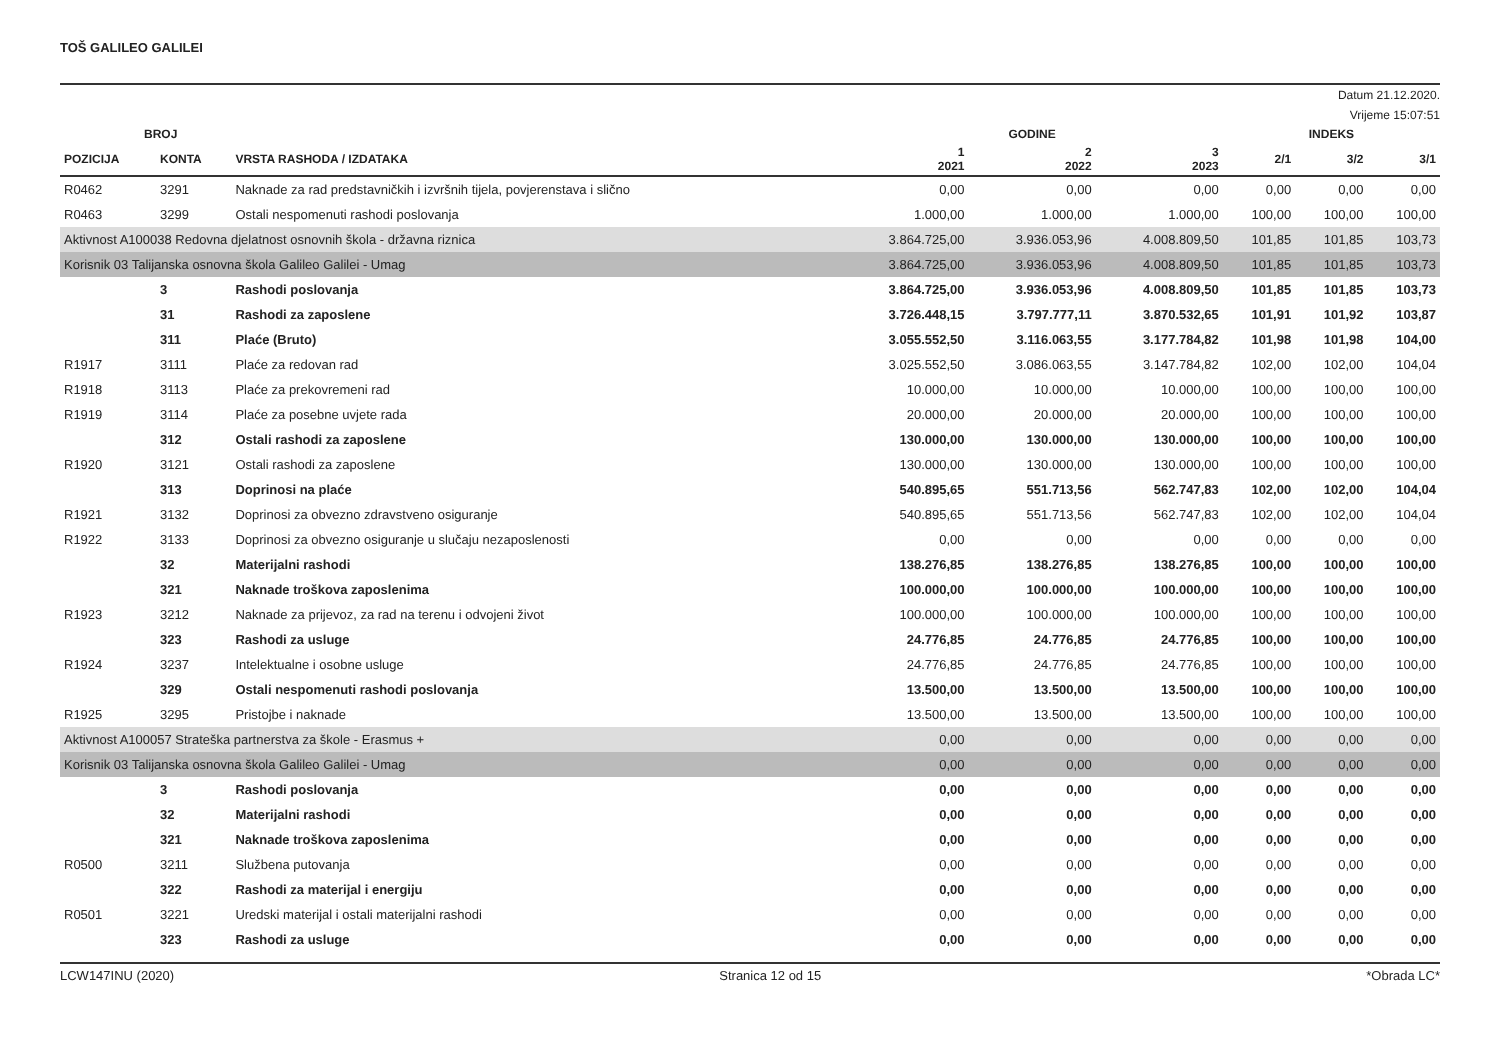TOŠ GALILEO GALILEI
Datum 21.12.2020.
Vrijeme 15:07:51
| BROJ | | | GODINE | | | INDEKS | | |
| --- | --- | --- | --- | --- | --- | --- | --- | --- |
| POZICIJA | KONTA | VRSTA RASHODA / IZDATAKA | 1 2021 | 2 2022 | 3 2023 | 2/1 | 3/2 | 3/1 |
| R0462 | 3291 | Naknade za rad predstavničkih i izvršnih tijela, povjerenstava i slično | 0,00 | 0,00 | 0,00 | 0,00 | 0,00 | 0,00 |
| R0463 | 3299 | Ostali nespomenuti rashodi poslovanja | 1.000,00 | 1.000,00 | 1.000,00 | 100,00 | 100,00 | 100,00 |
| Aktivnost A100038 Redovna djelatnost osnovnih škola - državna riznica | | | 3.864.725,00 | 3.936.053,96 | 4.008.809,50 | 101,85 | 101,85 | 103,73 |
| Korisnik 03 Talijanska osnovna škola Galileo Galilei - Umag | | | 3.864.725,00 | 3.936.053,96 | 4.008.809,50 | 101,85 | 101,85 | 103,73 |
| | 3 | Rashodi poslovanja | 3.864.725,00 | 3.936.053,96 | 4.008.809,50 | 101,85 | 101,85 | 103,73 |
| | 31 | Rashodi za zaposlene | 3.726.448,15 | 3.797.777,11 | 3.870.532,65 | 101,91 | 101,92 | 103,87 |
| | 311 | Plaće (Bruto) | 3.055.552,50 | 3.116.063,55 | 3.177.784,82 | 101,98 | 101,98 | 104,00 |
| R1917 | 3111 | Plaće za redovan rad | 3.025.552,50 | 3.086.063,55 | 3.147.784,82 | 102,00 | 102,00 | 104,04 |
| R1918 | 3113 | Plaće za prekovremeni rad | 10.000,00 | 10.000,00 | 10.000,00 | 100,00 | 100,00 | 100,00 |
| R1919 | 3114 | Plaće za posebne uvjete rada | 20.000,00 | 20.000,00 | 20.000,00 | 100,00 | 100,00 | 100,00 |
| | 312 | Ostali rashodi za zaposlene | 130.000,00 | 130.000,00 | 130.000,00 | 100,00 | 100,00 | 100,00 |
| R1920 | 3121 | Ostali rashodi za zaposlene | 130.000,00 | 130.000,00 | 130.000,00 | 100,00 | 100,00 | 100,00 |
| | 313 | Doprinosi na plaće | 540.895,65 | 551.713,56 | 562.747,83 | 102,00 | 102,00 | 104,04 |
| R1921 | 3132 | Doprinosi za obvezno zdravstveno osiguranje | 540.895,65 | 551.713,56 | 562.747,83 | 102,00 | 102,00 | 104,04 |
| R1922 | 3133 | Doprinosi za obvezno osiguranje u slučaju nezaposlenosti | 0,00 | 0,00 | 0,00 | 0,00 | 0,00 | 0,00 |
| | 32 | Materijalni rashodi | 138.276,85 | 138.276,85 | 138.276,85 | 100,00 | 100,00 | 100,00 |
| | 321 | Naknade troškova zaposlenima | 100.000,00 | 100.000,00 | 100.000,00 | 100,00 | 100,00 | 100,00 |
| R1923 | 3212 | Naknade za prijevoz, za rad na terenu i odvojeni život | 100.000,00 | 100.000,00 | 100.000,00 | 100,00 | 100,00 | 100,00 |
| | 323 | Rashodi za usluge | 24.776,85 | 24.776,85 | 24.776,85 | 100,00 | 100,00 | 100,00 |
| R1924 | 3237 | Intelektualne i osobne usluge | 24.776,85 | 24.776,85 | 24.776,85 | 100,00 | 100,00 | 100,00 |
| | 329 | Ostali nespomenuti rashodi poslovanja | 13.500,00 | 13.500,00 | 13.500,00 | 100,00 | 100,00 | 100,00 |
| R1925 | 3295 | Pristojbe i naknade | 13.500,00 | 13.500,00 | 13.500,00 | 100,00 | 100,00 | 100,00 |
| Aktivnost A100057 Strateška partnerstva za škole - Erasmus + | | | 0,00 | 0,00 | 0,00 | 0,00 | 0,00 | 0,00 |
| Korisnik 03 Talijanska osnovna škola Galileo Galilei - Umag | | | 0,00 | 0,00 | 0,00 | 0,00 | 0,00 | 0,00 |
| | 3 | Rashodi poslovanja | 0,00 | 0,00 | 0,00 | 0,00 | 0,00 | 0,00 |
| | 32 | Materijalni rashodi | 0,00 | 0,00 | 0,00 | 0,00 | 0,00 | 0,00 |
| | 321 | Naknade troškova zaposlenima | 0,00 | 0,00 | 0,00 | 0,00 | 0,00 | 0,00 |
| R0500 | 3211 | Službena putovanja | 0,00 | 0,00 | 0,00 | 0,00 | 0,00 | 0,00 |
| | 322 | Rashodi za materijal i energiju | 0,00 | 0,00 | 0,00 | 0,00 | 0,00 | 0,00 |
| R0501 | 3221 | Uredski materijal i ostali materijalni rashodi | 0,00 | 0,00 | 0,00 | 0,00 | 0,00 | 0,00 |
| | 323 | Rashodi za usluge | 0,00 | 0,00 | 0,00 | 0,00 | 0,00 | 0,00 |
LCW147INU (2020) Stranica 12 od 15 *Obrada LC*